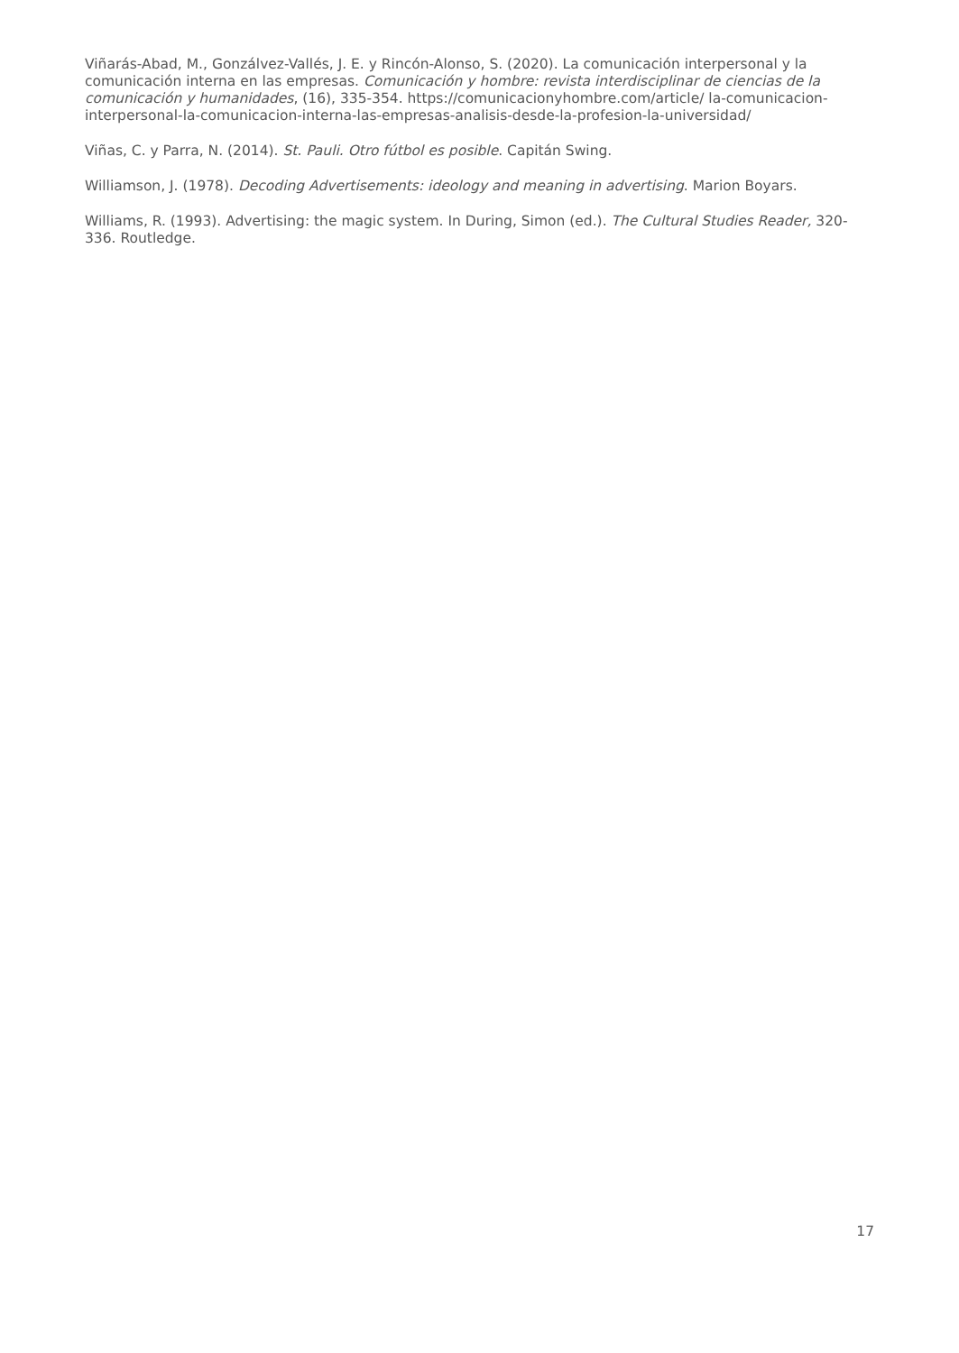Viñarás-Abad, M., Gonzálvez-Vallés, J. E. y Rincón-Alonso, S. (2020). La comunicación interpersonal y la comunicación interna en las empresas. Comunicación y hombre: revista interdisciplinar de ciencias de la comunicación y humanidades, (16), 335-354. https://comunicacionyhombre.com/article/ la-comunicacion-interpersonal-la-comunicacion-interna-las-empresas-analisis-desde-la-profesion-la-universidad/
Viñas, C. y Parra, N. (2014). St. Pauli. Otro fútbol es posible. Capitán Swing.
Williamson, J. (1978). Decoding Advertisements: ideology and meaning in advertising. Marion Boyars.
Williams, R. (1993). Advertising: the magic system. In During, Simon (ed.). The Cultural Studies Reader, 320-336. Routledge.
17